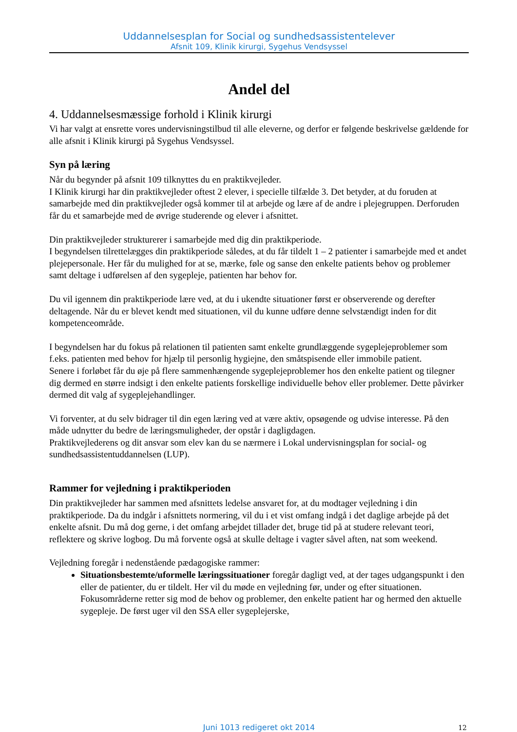Uddannelsesplan for Social og sundhedsassistentelever
Afsnit 109, Klinik kirurgi, Sygehus Vendsyssel
Andel del
4. Uddannelsesmæssige forhold i Klinik kirurgi
Vi har valgt at ensrette vores undervisningstilbud til alle eleverne, og derfor er følgende beskrivelse gældende for alle afsnit i Klinik kirurgi på Sygehus Vendsyssel.
Syn på læring
Når du begynder på afsnit 109 tilknyttes du en praktikvejleder.
I Klinik kirurgi har din praktikvejleder oftest 2 elever, i specielle tilfælde 3. Det betyder, at du foruden at samarbejde med din praktikvejleder også kommer til at arbejde og lære af de andre i plejegruppen. Derforuden får du et samarbejde med de øvrige studerende og elever i afsnittet.
Din praktikvejleder strukturerer i samarbejde med dig din praktikperiode.
I begyndelsen tilrettelægges din praktikperiode således, at du får tildelt 1 – 2 patienter i samarbejde med et andet plejepersonale. Her får du mulighed for at se, mærke, føle og sanse den enkelte patients behov og problemer samt deltage i udførelsen af den sygepleje, patienten har behov for.
Du vil igennem din praktikperiode lære ved, at du i ukendte situationer først er observerende og derefter deltagende. Når du er blevet kendt med situationen, vil du kunne udføre denne selvstændigt inden for dit kompetenceområde.
I begyndelsen har du fokus på relationen til patienten samt enkelte grundlæggende sygeplejeproblemer som f.eks. patienten med behov for hjælp til personlig hygiejne, den småtspisende eller immobile patient.
Senere i forløbet får du øje på flere sammenhængende sygeplejeproblemer hos den enkelte patient og tilegner dig dermed en større indsigt i den enkelte patients forskellige individuelle behov eller problemer. Dette påvirker dermed dit valg af sygeplejehandlinger.
Vi forventer, at du selv bidrager til din egen læring ved at være aktiv, opsøgende og udvise interesse. På den måde udnytter du bedre de læringsmuligheder, der opstår i dagligdagen.
Praktikvejlederens og dit ansvar som elev kan du se nærmere i Lokal undervisningsplan for social- og sundhedsassistentuddannelsen (LUP).
Rammer for vejledning i praktikperioden
Din praktikvejleder har sammen med afsnittets ledelse ansvaret for, at du modtager vejledning i din praktikperiode. Da du indgår i afsnittets normering, vil du i et vist omfang indgå i det daglige arbejde på det enkelte afsnit. Du må dog gerne, i det omfang arbejdet tillader det, bruge tid på at studere relevant teori, reflektere og skrive logbog. Du må forvente også at skulle deltage i vagter såvel aften, nat som weekend.
Vejledning foregår i nedenstående pædagogiske rammer:
Situationsbestemte/uformelle læringssituationer foregår dagligt ved, at der tages udgangspunkt i den eller de patienter, du er tildelt. Her vil du møde en vejledning før, under og efter situationen. Fokusområderne retter sig mod de behov og problemer, den enkelte patient har og hermed den aktuelle sygepleje. De først uger vil den SSA eller sygeplejerske,
Juni 1013 redigeret okt 2014
12